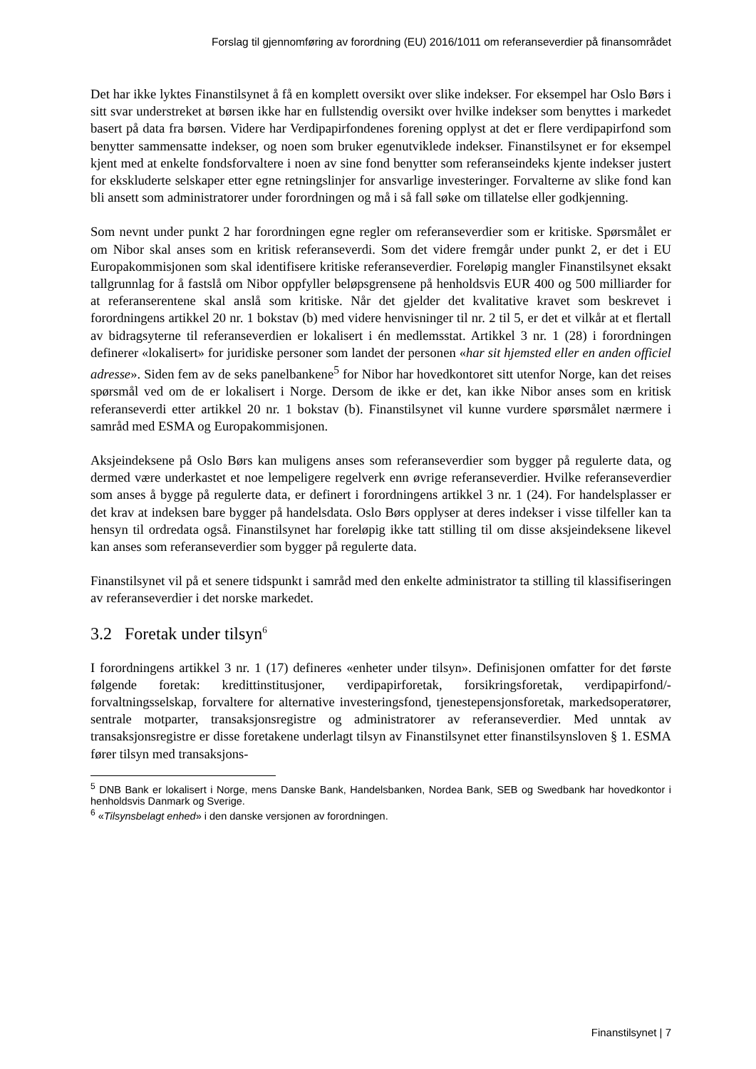Forslag til gjennomføring av forordning (EU) 2016/1011 om referanseverdier på finansområdet
Det har ikke lyktes Finanstilsynet å få en komplett oversikt over slike indekser. For eksempel har Oslo Børs i sitt svar understreket at børsen ikke har en fullstendig oversikt over hvilke indekser som benyttes i markedet basert på data fra børsen. Videre har Verdipapirfondenes forening opplyst at det er flere verdipapirfond som benytter sammensatte indekser, og noen som bruker egenutviklede indekser. Finanstilsynet er for eksempel kjent med at enkelte fondsforvaltere i noen av sine fond benytter som referanseindeks kjente indekser justert for ekskluderte selskaper etter egne retningslinjer for ansvarlige investeringer. Forvalterne av slike fond kan bli ansett som administratorer under forordningen og må i så fall søke om tillatelse eller godkjenning.
Som nevnt under punkt 2 har forordningen egne regler om referanseverdier som er kritiske. Spørsmålet er om Nibor skal anses som en kritisk referanseverdi. Som det videre fremgår under punkt 2, er det i EU Europakommisjonen som skal identifisere kritiske referanseverdier. Foreløpig mangler Finanstilsynet eksakt tallgrunnlag for å fastslå om Nibor oppfyller beløpsgrensene på henholdsvis EUR 400 og 500 milliarder for at referanserentene skal anslå som kritiske. Når det gjelder det kvalitative kravet som beskrevet i forordningens artikkel 20 nr. 1 bokstav (b) med videre henvisninger til nr. 2 til 5, er det et vilkår at et flertall av bidragsyterne til referanseverdien er lokalisert i én medlemsstat. Artikkel 3 nr. 1 (28) i forordningen definerer «lokalisert» for juridiske personer som landet der personen «har sit hjemsted eller en anden officiel adresse». Siden fem av de seks panelbankene<sup>5</sup> for Nibor har hovedkontoret sitt utenfor Norge, kan det reises spørsmål ved om de er lokalisert i Norge. Dersom de ikke er det, kan ikke Nibor anses som en kritisk referanseverdi etter artikkel 20 nr. 1 bokstav (b). Finanstilsynet vil kunne vurdere spørsmålet nærmere i samråd med ESMA og Europakommisjonen.
Aksjeindeksene på Oslo Børs kan muligens anses som referanseverdier som bygger på regulerte data, og dermed være underkastet et noe lempeligere regelverk enn øvrige referanse­verdier. Hvilke referanseverdier som anses å bygge på regulerte data, er definert i forordningens artikkel 3 nr. 1 (24). For handelsplasser er det krav at indeksen bare bygger på handelsdata. Oslo Børs opplyser at deres indekser i visse tilfeller kan ta hensyn til ordredata også. Finanstilsynet har foreløpig ikke tatt stilling til om disse aksjeindeksene likevel kan anses som referanseverdier som bygger på regulerte data.
Finanstilsynet vil på et senere tidspunkt i samråd med den enkelte administrator ta stilling til klassifiseringen av referanseverdier i det norske markedet.
3.2 Foretak under tilsyn<sup>6</sup>
I forordningens artikkel 3 nr. 1 (17) defineres «enheter under tilsyn». Definisjonen omfatter for det første følgende foretak: kredittinstitusjoner, verdipapirforetak, forsikringsforetak, verdipapirfond/-forvaltningsselskap, forvaltere for alternative investeringsfond, tjeneste­pensjonsforetak, markedsoperatører, sentrale motparter, transaksjonsregistre og administra­torer av referanseverdier. Med unntak av transaksjonsregistre er disse foretakene underlagt tilsyn av Finanstilsynet etter finanstilsynsloven § 1. ESMA fører tilsyn med transaksjons-
<sup>5</sup> DNB Bank er lokalisert i Norge, mens Danske Bank, Handelsbanken, Nordea Bank, SEB og Swedbank har hovedkontor i henholdsvis Danmark og Sverige.
<sup>6</sup> «Tilsynsbelagt enhed» i den danske versjonen av forordningen.
Finanstilsynet | 7